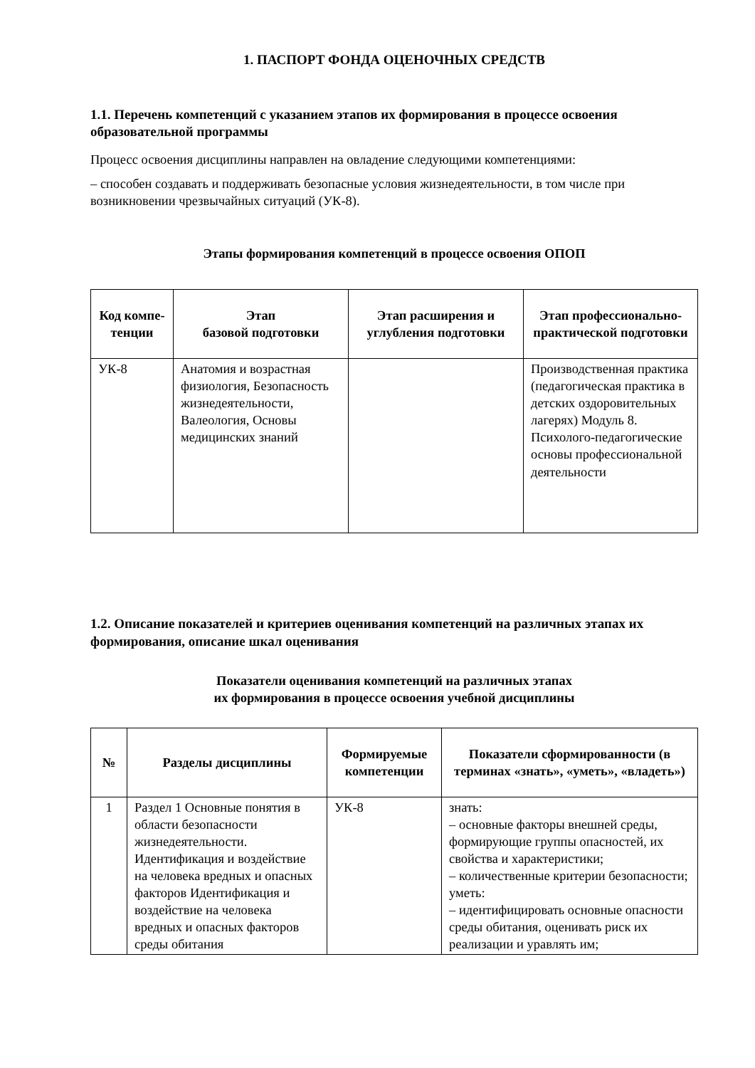1. ПАСПОРТ ФОНДА ОЦЕНОЧНЫХ СРЕДСТВ
1.1. Перечень компетенций с указанием этапов их формирования в процессе освоения образовательной программы
Процесс освоения дисциплины направлен на овладение следующими компетенциями:
– способен создавать и поддерживать безопасные условия жизнедеятельности, в том числе при возникновении чрезвычайных ситуаций (УК-8).
Этапы формирования компетенций в процессе освоения ОПОП
| Код компе-тенции | Этап базовой подготовки | Этап расширения и углубления подготовки | Этап профессионально-практической подготовки |
| --- | --- | --- | --- |
| УК-8 | Анатомия и возрастная физиология, Безопасность жизнедеятельности, Валеология, Основы медицинских знаний | | Производственная практика (педагогическая практика в детских оздоровительных лагерях) Модуль 8. Психолого-педагогические основы профессиональной деятельности |
1.2. Описание показателей и критериев оценивания компетенций на различных этапах их формирования, описание шкал оценивания
Показатели оценивания компетенций на различных этапах
их формирования в процессе освоения учебной дисциплины
| № | Разделы дисциплины | Формируемые компетенции | Показатели сформированности (в терминах «знать», «уметь», «владеть») |
| --- | --- | --- | --- |
| 1 | Раздел 1 Основные понятия в области безопасности жизнедеятельности. Идентификация и воздействие на человека вредных и опасных факторов Идентификация и воздействие на человека вредных и опасных факторов среды обитания | УК-8 | знать: – основные факторы внешней среды, формирующие группы опасностей, их свойства и характеристики; – количественные критерии безопасности; уметь: – идентифицировать основные опасности среды обитания, оценивать риск их реализации и уравлять им; |